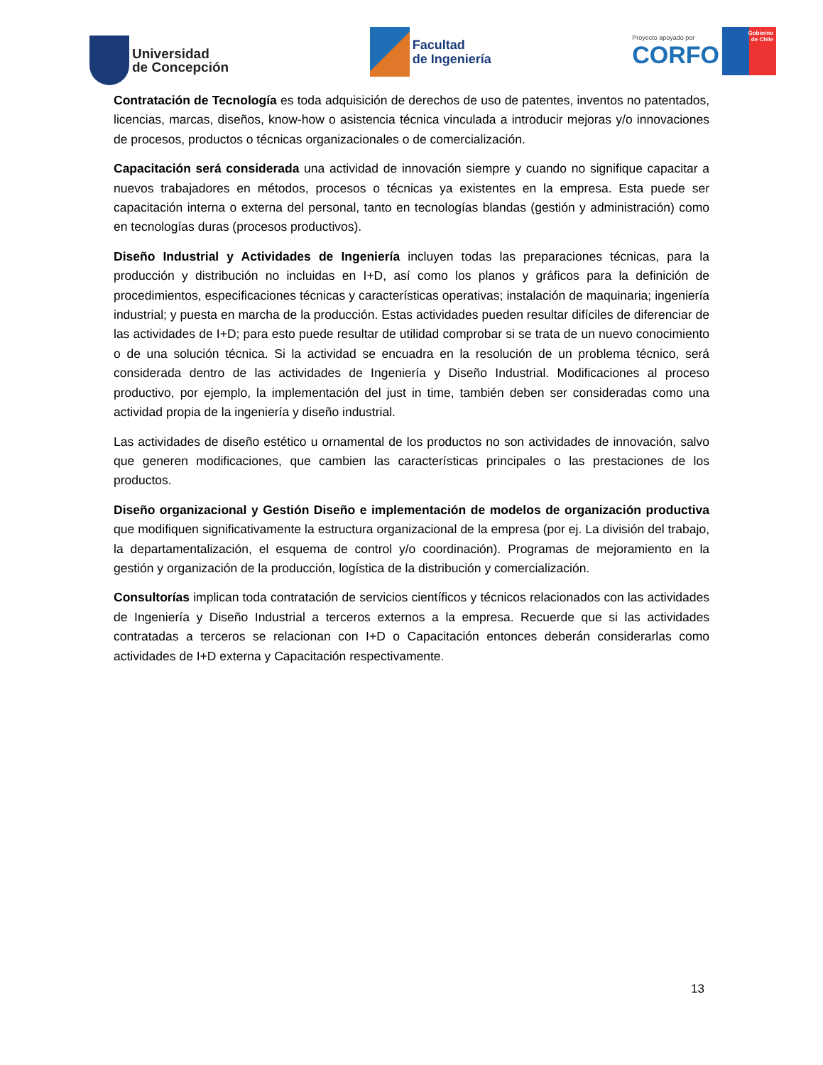Universidad
de Concepción
Facultad
de Ingeniería
Proyecto apoyado por
CORFO
Gobierno
de Chile
Contratación de Tecnología es toda adquisición de derechos de uso de patentes, inventos no patentados, licencias, marcas, diseños, know-how o asistencia técnica vinculada a introducir mejoras y/o innovaciones de procesos, productos o técnicas organizacionales o de comercialización.
Capacitación será considerada una actividad de innovación siempre y cuando no signifique capacitar a nuevos trabajadores en métodos, procesos o técnicas ya existentes en la empresa. Esta puede ser capacitación interna o externa del personal, tanto en tecnologías blandas (gestión y administración) como en tecnologías duras (procesos productivos).
Diseño Industrial y Actividades de Ingeniería incluyen todas las preparaciones técnicas, para la producción y distribución no incluidas en I+D, así como los planos y gráficos para la definición de procedimientos, especificaciones técnicas y características operativas; instalación de maquinaria; ingeniería industrial; y puesta en marcha de la producción. Estas actividades pueden resultar difíciles de diferenciar de las actividades de I+D; para esto puede resultar de utilidad comprobar si se trata de un nuevo conocimiento o de una solución técnica. Si la actividad se encuadra en la resolución de un problema técnico, será considerada dentro de las actividades de Ingeniería y Diseño Industrial. Modificaciones al proceso productivo, por ejemplo, la implementación del just in time, también deben ser consideradas como una actividad propia de la ingeniería y diseño industrial.
Las actividades de diseño estético u ornamental de los productos no son actividades de innovación, salvo que generen modificaciones, que cambien las características principales o las prestaciones de los productos.
Diseño organizacional y Gestión Diseño e implementación de modelos de organización productiva que modifiquen significativamente la estructura organizacional de la empresa (por ej. La división del trabajo, la departamentalización, el esquema de control y/o coordinación). Programas de mejoramiento en la gestión y organización de la producción, logística de la distribución y comercialización.
Consultorías implican toda contratación de servicios científicos y técnicos relacionados con las actividades de Ingeniería y Diseño Industrial a terceros externos a la empresa. Recuerde que si las actividades contratadas a terceros se relacionan con I+D o Capacitación entonces deberán considerarlas como actividades de I+D externa y Capacitación respectivamente.
13